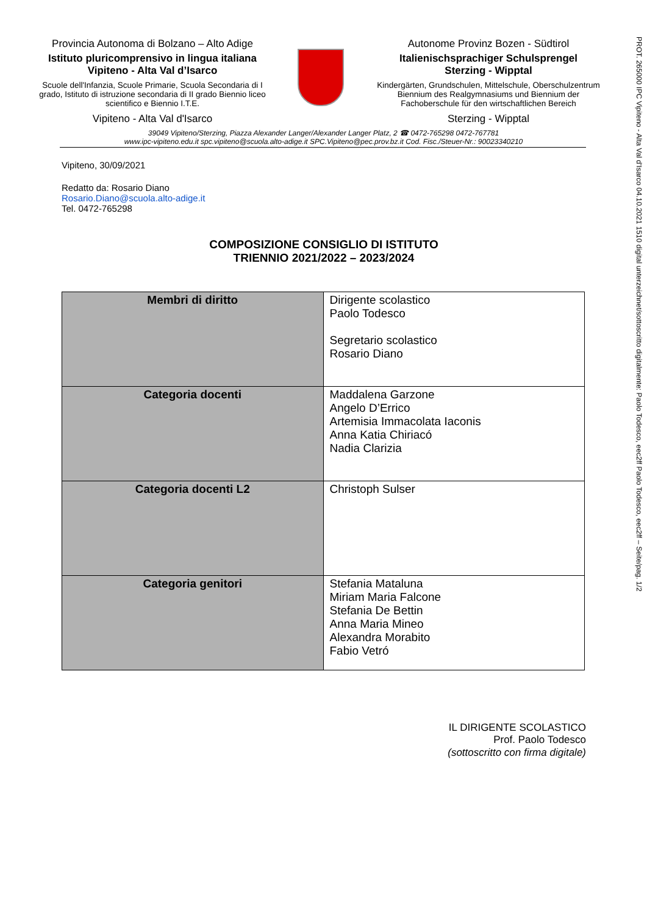PROT. 265000 IPC Vipiteno - Alta Val d'Isarco 04.10.2021 1510 digital unterzeichnet/sottoscritto digitalmente: Paolo Todesco, eec2ff Paolo Todesco, eec2ff – Seite/pag. 1/2
Provincia Autonoma di Bolzano – Alto Adige
Istituto pluricomprensivo in lingua italiana
Vipiteno - Alta Val d’Isarco
Scuole dell'Infanzia, Scuole Primarie, Scuola Secondaria di I grado, Istituto di istruzione secondaria di II grado Biennio liceo scientifico e Biennio I.T.E.
Vipiteno - Alta Val d'Isarco
Autonome Provinz Bozen - Südtirol
Italienischsprachiger Schulsprengel
Sterzing - Wipptal
Kindergärten, Grundschulen, Mittelschule, Oberschulzentrum Biennium des Realgymnasiums und Biennium der Fachoberschule für den wirtschaftlichen Bereich
Sterzing - Wipptal
39049 Vipiteno/Sterzing, Piazza Alexander Langer/Alexander Langer Platz, 2 ☎ 0472-765298 0472-767781
www.ipc-vipiteno.edu.it spc.vipiteno@scuola.alto-adige.it SPC.Vipiteno@pec.prov.bz.it Cod. Fisc./Steuer-Nr.: 90023340210
Vipiteno, 30/09/2021
Redatto da: Rosario Diano
Rosario.Diano@scuola.alto-adige.it
Tel. 0472-765298
COMPOSIZIONE CONSIGLIO DI ISTITUTO
TRIENNIO 2021/2022 – 2023/2024
| Membri di diritto | Dirigente scolastico Paolo Todesco Segretario scolastico Rosario Diano |
| Categoria docenti | Maddalena Garzone Angelo D’Errico Artemisia Immacolata Iaconis Anna Katia Chiriacó Nadia Clarizia |
| Categoria docenti L2 | Christoph Sulser |
| Categoria genitori | Stefania Mataluna Miriam Maria Falcone Stefania De Bettin Anna Maria Mineo Alexandra Morabito Fabio Vetró |
IL DIRIGENTE SCOLASTICO
Prof. Paolo Todesco
(sottoscritto con firma digitale)